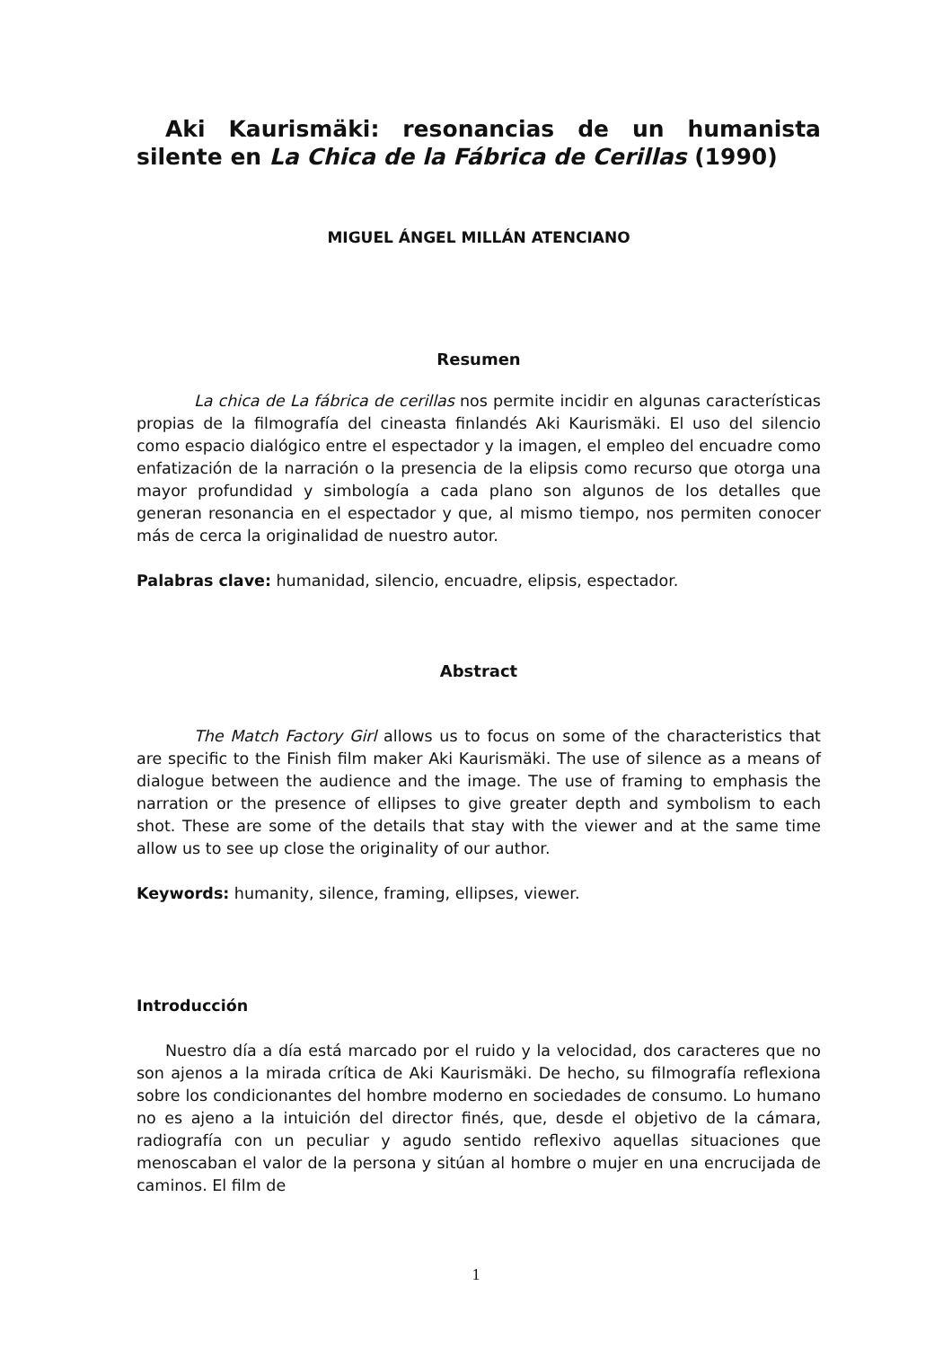Aki Kaurismäki: resonancias de un humanista silente en La Chica de la Fábrica de Cerillas (1990)
MIGUEL ÁNGEL MILLÁN ATENCIANO
Resumen
La chica de La fábrica de cerillas nos permite incidir en algunas características propias de la filmografía del cineasta finlandés Aki Kaurismäki. El uso del silencio como espacio dialógico entre el espectador y la imagen, el empleo del encuadre como enfatización de la narración o la presencia de la elipsis como recurso que otorga una mayor profundidad y simbología a cada plano son algunos de los detalles que generan resonancia en el espectador y que, al mismo tiempo, nos permiten conocer más de cerca la originalidad de nuestro autor.
Palabras clave: humanidad, silencio, encuadre, elipsis, espectador.
Abstract
The Match Factory Girl allows us to focus on some of the characteristics that are specific to the Finish film maker Aki Kaurismäki. The use of silence as a means of dialogue between the audience and the image. The use of framing to emphasis the narration or the presence of ellipses to give greater depth and symbolism to each shot. These are some of the details that stay with the viewer and at the same time allow us to see up close the originality of our author.
Keywords: humanity, silence, framing, ellipses, viewer.
Introducción
Nuestro día a día está marcado por el ruido y la velocidad, dos caracteres que no son ajenos a la mirada crítica de Aki Kaurismäki. De hecho, su filmografía reflexiona sobre los condicionantes del hombre moderno en sociedades de consumo. Lo humano no es ajeno a la intuición del director finés, que, desde el objetivo de la cámara, radiografía con un peculiar y agudo sentido reflexivo aquellas situaciones que menoscaban el valor de la persona y sitúan al hombre o mujer en una encrucijada de caminos. El film de
1